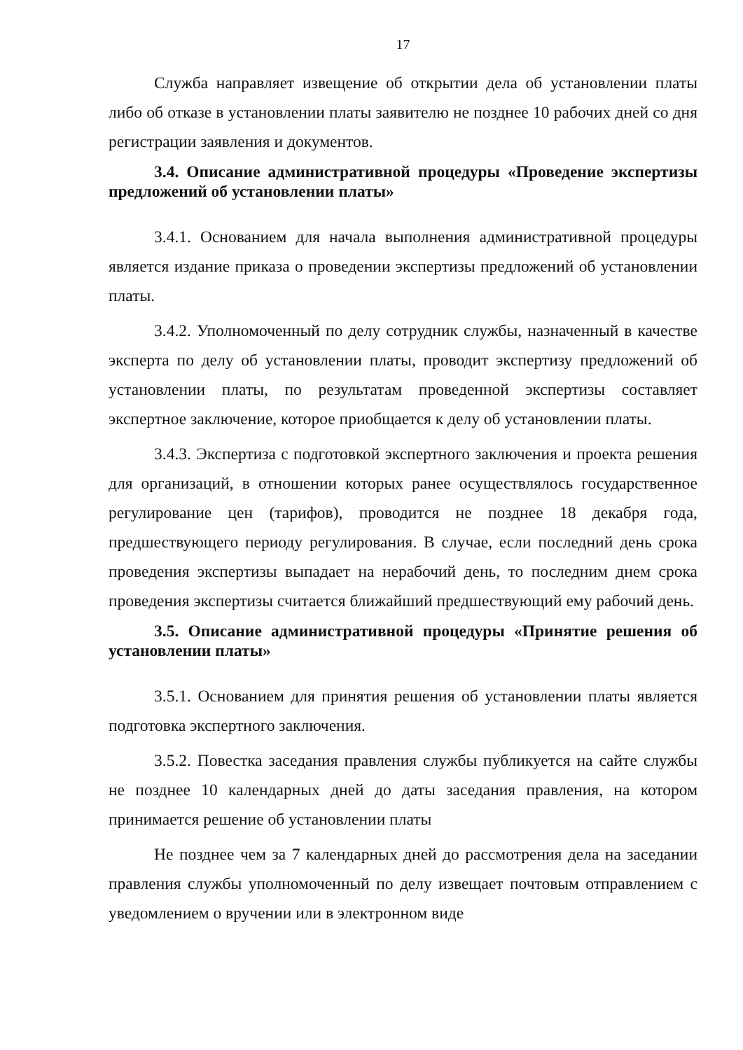17
Служба направляет извещение об открытии дела об установлении платы либо об отказе в установлении платы заявителю не позднее 10 рабочих дней со дня регистрации заявления и документов.
3.4. Описание административной процедуры «Проведение экспертизы предложений об установлении платы»
3.4.1. Основанием для начала выполнения административной процедуры является издание приказа о проведении экспертизы предложений об установлении платы.
3.4.2. Уполномоченный по делу сотрудник службы, назначенный в качестве эксперта по делу об установлении платы, проводит экспертизу предложений об установлении платы, по результатам проведенной экспертизы составляет экспертное заключение, которое приобщается к делу об установлении платы.
3.4.3. Экспертиза с подготовкой экспертного заключения и проекта решения для организаций, в отношении которых ранее осуществлялось государственное регулирование цен (тарифов), проводится не позднее 18 декабря года, предшествующего периоду регулирования. В случае, если последний день срока проведения экспертизы выпадает на нерабочий день, то последним днем срока проведения экспертизы считается ближайший предшествующий ему рабочий день.
3.5. Описание административной процедуры «Принятие решения об установлении платы»
3.5.1. Основанием для принятия решения об установлении платы является подготовка экспертного заключения.
3.5.2. Повестка заседания правления службы публикуется на сайте службы не позднее 10 календарных дней до даты заседания правления, на котором принимается решение об установлении платы
Не позднее чем за 7 календарных дней до рассмотрения дела на заседании правления службы уполномоченный по делу извещает почтовым отправлением с уведомлением о вручении или в электронном виде